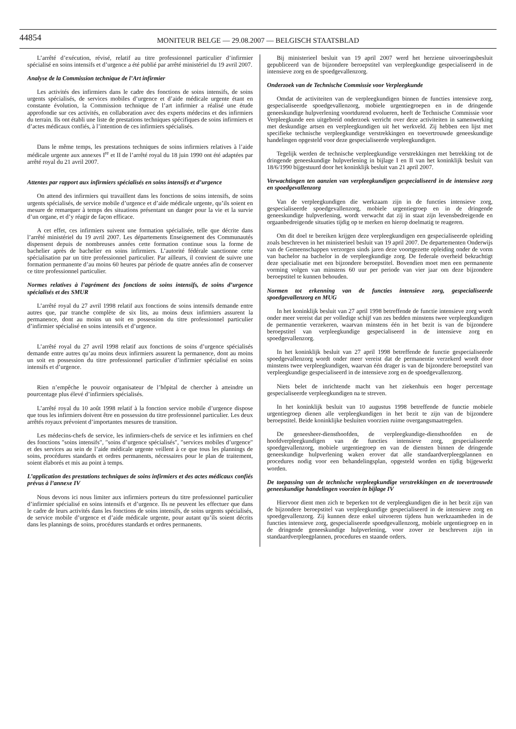44854
MONITEUR BELGE — 29.08.2007 — BELGISCH STAATSBLAD
L’arrêté d’exécution, révisé, relatif au titre professionnel particulier d’infirmier spécialisé en soins intensifs et d’urgence a été publié par arrêté ministériel du 19 avril 2007.
Analyse de la Commission technique de l’Art infirmier
Les activités des infirmiers dans le cadre des fonctions de soins intensifs, de soins urgents spécialisés, de services mobiles d’urgence et d’aide médicale urgente étant en constante évolution, la Commission technique de l’art infirmier a réalisé une étude approfondie sur ces activités, en collaboration avec des experts médecins et des infirmiers du terrain. Ils ont établi une liste de prestations techniques spécifiques de soins infirmiers et d’actes médicaux confiés, à l’intention de ces infirmiers spécialisés.
Dans le même temps, les prestations techniques de soins infirmiers relatives à l’aide médicale urgente aux annexes I<sup>re</sup> et II de l’arrêté royal du 18 juin 1990 ont été adaptées par arrêté royal du 21 avril 2007.
Attentes par rapport aux infirmiers spécialisés en soins intensifs et d’urgence
On attend des infirmiers qui travaillent dans les fonctions de soins intensifs, de soins urgents spécialisés, de service mobile d’urgence et d’aide médicale urgente, qu’ils soient en mesure de remarquer à temps des situations présentant un danger pour la vie et la survie d’un organe, et d’y réagir de façon efficace.
A cet effet, ces infirmiers suivent une formation spécialisée, telle que décrite dans l’arrêté ministériel du 19 avril 2007. Les départements Enseignement des Communautés dispensent depuis de nombreuses années cette formation continue sous la forme de bachelier après de bachelier en soins infirmiers. L’autorité fédérale sanctionne cette spécialisation par un titre professionnel particulier. Par ailleurs, il convient de suivre une formation permanente d’au moins 60 heures par période de quatre années afin de conserver ce titre professionnel particulier.
Normes relatives à l’agrément des fonctions de soins intensifs, de soins d’urgence spécialisés et des SMUR
L’arrêté royal du 27 avril 1998 relatif aux fonctions de soins intensifs demande entre autres que, par tranche complète de six lits, au moins deux infirmiers assurent la permanence, dont au moins un soit en possession du titre professionnel particulier d’infirmier spécialisé en soins intensifs et d’urgence.
L’arrêté royal du 27 avril 1998 relatif aux fonctions de soins d’urgence spécialisés demande entre autres qu’au moins deux infirmiers assurent la permanence, dont au moins un soit en possession du titre professionnel particulier d’infirmier spécialisé en soins intensifs et d’urgence.
Rien n’empêche le pouvoir organisateur de l’hôpital de chercher à atteindre un pourcentage plus élevé d’infirmiers spécialisés.
L’arrêté royal du 10 août 1998 relatif à la fonction service mobile d’urgence dispose que tous les infirmiers doivent être en possession du titre professionnel particulier. Les deux arrêtés royaux prévoient d’importantes mesures de transition.
Les médecins-chefs de service, les infirmiers-chefs de service et les infirmiers en chef des fonctions ″soins intensifs″, ″soins d’urgence spécialisés″, ″services mobiles d’urgence″ et des services au sein de l’aide médicale urgente veillent à ce que tous les plannings de soins, procédures standards et ordres permanents, nécessaires pour le plan de traitement, soient élaborés et mis au point à temps.
L’application des prestations techniques de soins infirmiers et des actes médicaux confiés prévus à l’annexe IV
Nous devons ici nous limiter aux infirmiers porteurs du titre professionnel particulier d’infirmier spécialisé en soins intensifs et d’urgence. Ils ne peuvent les effectuer que dans le cadre de leurs activités dans les fonctions de soins intensifs, de soins urgents spécialisés, de service mobile d’urgence et d’aide médicale urgente, pour autant qu’ils soient décrits dans les plannings de soins, procédures standards et ordres permanents.
Bij ministerieel besluit van 19 april 2007 werd het herziene uitvoeringsbesluit gepubliceerd van de bijzondere beroepstitel van verpleegkundige gespecialiseerd in de intensieve zorg en de spoedgevallenzorg.
Onderzoek van de Technische Commissie voor Verpleegkunde
Omdat de activiteiten van de verpleegkundigen binnen de functies intensieve zorg, gespecialiseerde spoedgevallenzorg, mobiele urgentiegroepen en in de dringende geneeskundige hulpverlening voortdurend evolueren, heeft de Technische Commissie voor Verpleegkunde een uitgebreid onderzoek verricht over deze activiteiten in samenwerking met deskundige artsen en verpleegkundigen uit het werkveld. Zij hebben een lijst met specifieke technische verpleegkundige verstrekkingen en toevertrouwde geneeskundige handelingen opgesteld voor deze gespecialiseerde verpleegkundigen.
Tegelijk werden de technische verpleegkundige verstrekkingen met betrekking tot de dringende geneeskundige hulpverlening in bijlage I en II van het koninklijk besluit van 18/6/1990 bijgestuurd door het koninklijk besluit van 21 april 2007.
Verwachtingen ten aanzien van verpleegkundigen gespecialiseerd in de intensieve zorg en spoedgevallenzorg
Van de verpleegkundigen die werkzaam zijn in de functies intensieve zorg, gespecialiseerde spoedgevallenzorg, mobiele urgentiegroep en in de dringende geneeskundige hulpverlening, wordt verwacht dat zij in staat zijn levensbedreigende en orgaanbedreigende situaties tijdig op te merken en hierop doelmatig te reageren.
Om dit doel te bereiken krijgen deze verpleegkundigen een gespecialiseerde opleiding zoals beschreven in het ministerieel besluit van 19 april 2007. De departementen Onderwijs van de Gemeenschappen verzorgen sinds jaren deze voortgezette opleiding onder de vorm van bachelor na bachelor in de verpleegkundige zorg. De federale overheid bekrachtigt deze specialisatie met een bijzondere beroepstitel. Bovendien moet men een permanente vorming volgen van minstens 60 uur per periode van vier jaar om deze bijzondere beroepstitel te kunnen behouden.
Normen tot erkenning van de functies intensieve zorg, gespecialiseerde spoedgevallenzorg en MUG
In het koninklijk besluit van 27 april 1998 betreffende de functie intensieve zorg wordt onder meer vereist dat per volledige schijf van zes bedden minstens twee verpleegkundigen de permanentie verzekeren, waarvan minstens één in het bezit is van de bijzondere beroepstitel van verpleegkundige gespecialiseerd in de intensieve zorg en spoedgevallenzorg.
In het koninklijk besluit van 27 april 1998 betreffende de functie gespecialiseerde spoedgevallenzorg wordt onder meer vereist dat de permanentie verzekerd wordt door minstens twee verpleegkundigen, waarvan één drager is van de bijzondere beroepstitel van verpleegkundige gespecialiseerd in de intensieve zorg en de spoedgevallenzorg.
Niets belet de inrichtende macht van het ziekenhuis een hoger percentage gespecialiseerde verpleegkundigen na te streven.
In het koninklijk besluit van 10 augustus 1998 betreffende de functie mobiele urgentiegroep dienen alle verpleegkundigen in het bezit te zijn van de bijzondere beroepstitel. Beide koninklijke besluiten voorzien ruime overgangsmaatregelen.
De geneesheer-diensthoofden, de verpleegkundige-diensthoofden en de hoofdverpleegkundigen van de functies intensieve zorg, gespecialiseerde spoedgevallenzorg, mobiele urgentiegroep en van de diensten binnen de dringende geneeskundige hulpverlening waken erover dat alle standaardverpleegplannen en procedures nodig voor een behandelingsplan, opgesteld worden en tijdig bijgewerkt worden.
De toepassing van de technische verpleegkundige verstrekkingen en de toevertrouwde geneeskundige handelingen voorzien in bijlage IV
Hiervoor dient men zich te beperken tot de verpleegkundigen die in het bezit zijn van de bijzondere beroepstitel van verpleegkundige gespecialiseerd in de intensieve zorg en spoedgevallenzorg. Zij kunnen deze enkel uitvoeren tijdens hun werkzaamheden in de functies intensieve zorg, gespecialiseerde spoedgevallenzorg, mobiele urgentiegroep en in de dringende geneeskundige hulpverlening, voor zover ze beschreven zijn in standaardverpleegplannen, procedures en staande orders.